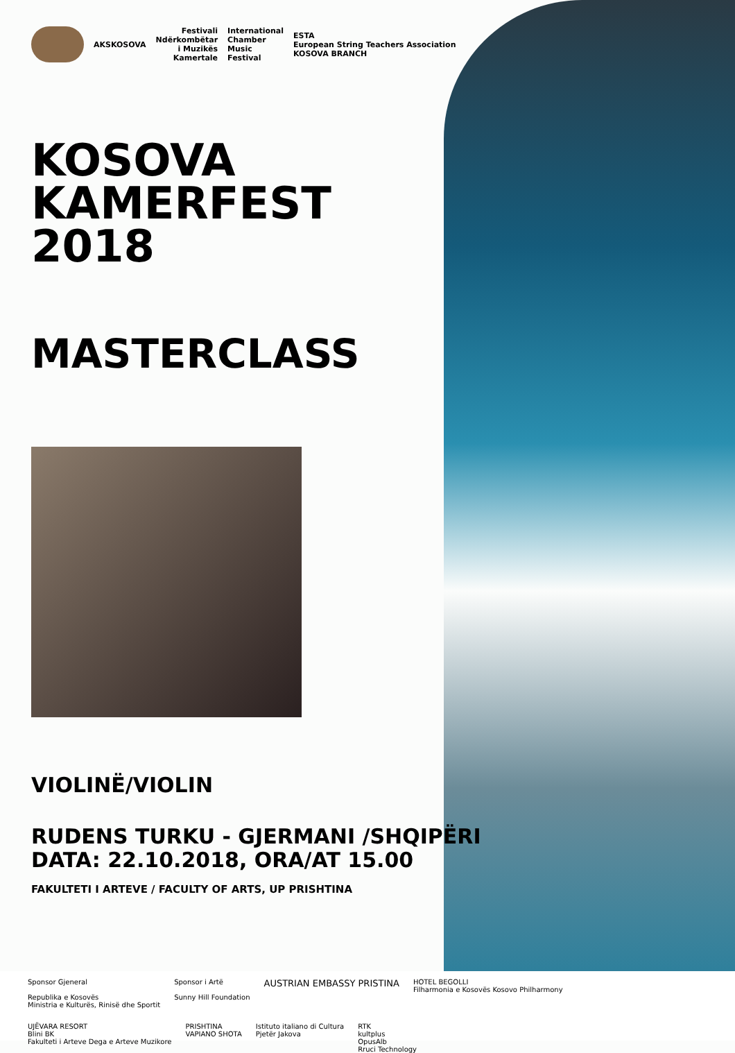AKSKOSOVA
Festivali
Ndërkombëtar
i Muzikës
Kamertale
International
Chamber
Music
Festival
ESTA
European String Teachers Association
KOSOVA BRANCH
KOSOVA
KAMERFEST
2018
MASTERCLASS
VIOLINË/VIOLIN
RUDENS TURKU - GJERMANI /SHQIPËRI
DATA: 22.10.2018, ORA/AT 15.00
FAKULTETI I ARTEVE / FACULTY OF ARTS, UP PRISHTINA
Sponsor Gjeneral
Republika e Kosovës
Ministria e Kulturës, Rinisë dhe Sportit
Sponsor i Artë
Sunny Hill Foundation
AUSTRIAN EMBASSY PRISTINA
HOTEL BEGOLLI
Filharmonia e Kosovës Kosovo Philharmony
UJËVARA RESORT
Blini BK
Fakulteti i Arteve Dega e Arteve Muzikore
PRISHTINA
VAPIANO SHOTA
Istituto italiano di Cultura
Pjetër Jakova
RTK
kultplus
OpusAlb
Rruci Technology